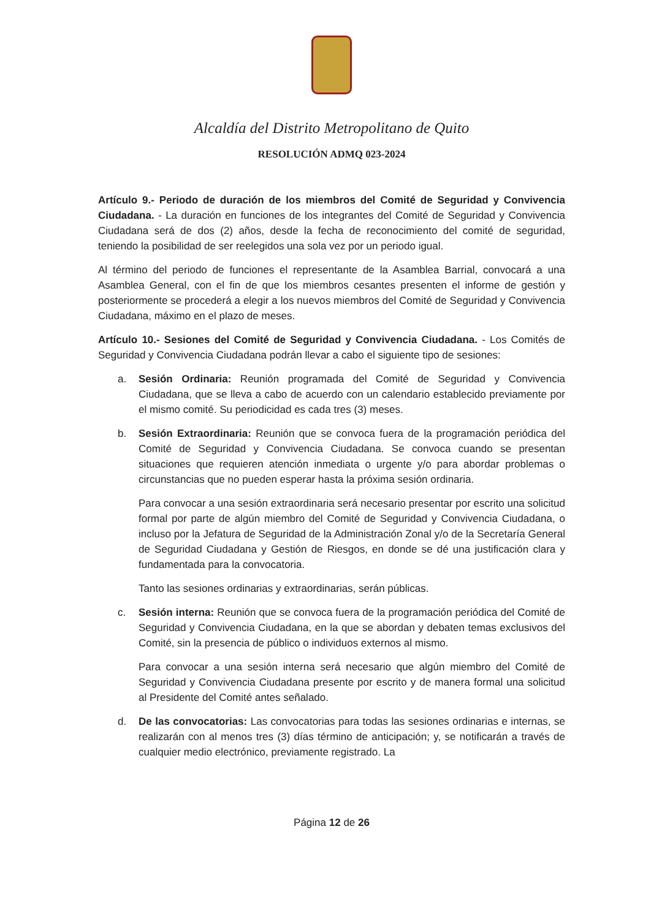Alcaldía del Distrito Metropolitano de Quito
RESOLUCIÓN ADMQ 023-2024
Artículo 9.- Periodo de duración de los miembros del Comité de Seguridad y Convivencia Ciudadana. - La duración en funciones de los integrantes del Comité de Seguridad y Convivencia Ciudadana será de dos (2) años, desde la fecha de reconocimiento del comité de seguridad, teniendo la posibilidad de ser reelegidos una sola vez por un periodo igual.
Al término del periodo de funciones el representante de la Asamblea Barrial, convocará a una Asamblea General, con el fin de que los miembros cesantes presenten el informe de gestión y posteriormente se procederá a elegir a los nuevos miembros del Comité de Seguridad y Convivencia Ciudadana, máximo en el plazo de meses.
Artículo 10.- Sesiones del Comité de Seguridad y Convivencia Ciudadana. - Los Comités de Seguridad y Convivencia Ciudadana podrán llevar a cabo el siguiente tipo de sesiones:
a. Sesión Ordinaria: Reunión programada del Comité de Seguridad y Convivencia Ciudadana, que se lleva a cabo de acuerdo con un calendario establecido previamente por el mismo comité. Su periodicidad es cada tres (3) meses.
b. Sesión Extraordinaria: Reunión que se convoca fuera de la programación periódica del Comité de Seguridad y Convivencia Ciudadana. Se convoca cuando se presentan situaciones que requieren atención inmediata o urgente y/o para abordar problemas o circunstancias que no pueden esperar hasta la próxima sesión ordinaria.
Para convocar a una sesión extraordinaria será necesario presentar por escrito una solicitud formal por parte de algún miembro del Comité de Seguridad y Convivencia Ciudadana, o incluso por la Jefatura de Seguridad de la Administración Zonal y/o de la Secretaría General de Seguridad Ciudadana y Gestión de Riesgos, en donde se dé una justificación clara y fundamentada para la convocatoria.
Tanto las sesiones ordinarias y extraordinarias, serán públicas.
c. Sesión interna: Reunión que se convoca fuera de la programación periódica del Comité de Seguridad y Convivencia Ciudadana, en la que se abordan y debaten temas exclusivos del Comité, sin la presencia de público o individuos externos al mismo.
Para convocar a una sesión interna será necesario que algún miembro del Comité de Seguridad y Convivencia Ciudadana presente por escrito y de manera formal una solicitud al Presidente del Comité antes señalado.
d. De las convocatorias: Las convocatorias para todas las sesiones ordinarias e internas, se realizarán con al menos tres (3) días término de anticipación; y, se notificarán a través de cualquier medio electrónico, previamente registrado. La
Página 12 de 26